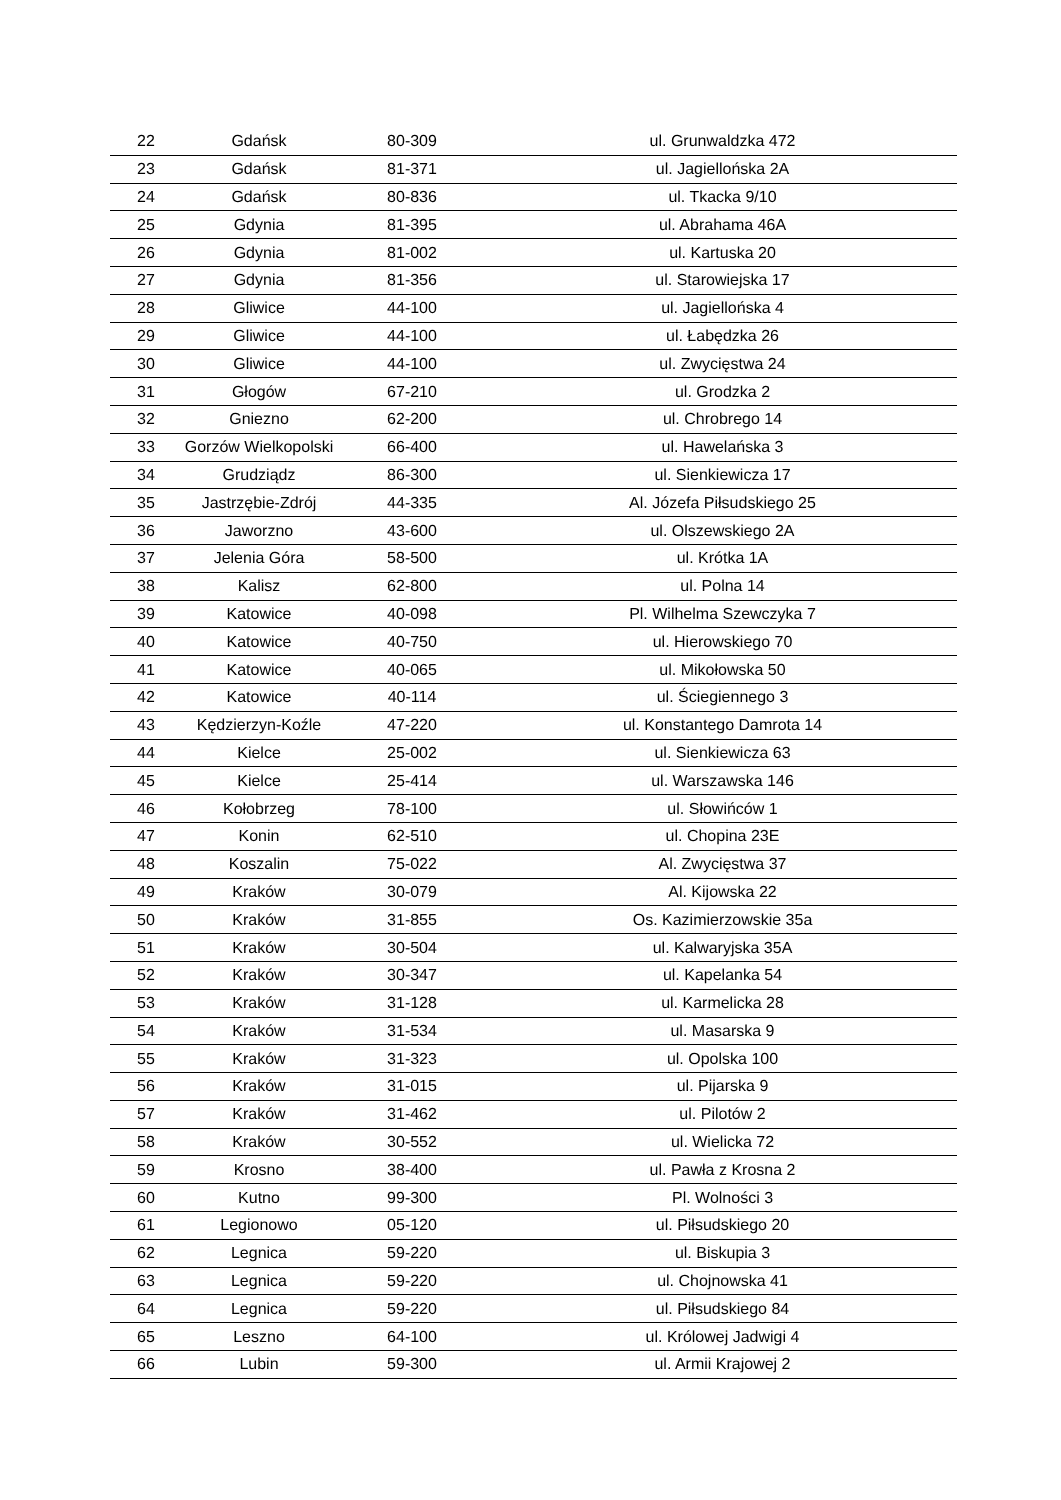| 22 | Gdańsk | 80-309 | ul. Grunwaldzka 472 |
| 23 | Gdańsk | 81-371 | ul. Jagiellońska 2A |
| 24 | Gdańsk | 80-836 | ul. Tkacka 9/10 |
| 25 | Gdynia | 81-395 | ul. Abrahama 46A |
| 26 | Gdynia | 81-002 | ul. Kartuska 20 |
| 27 | Gdynia | 81-356 | ul. Starowiejska 17 |
| 28 | Gliwice | 44-100 | ul. Jagiellońska 4 |
| 29 | Gliwice | 44-100 | ul. Łabędzka 26 |
| 30 | Gliwice | 44-100 | ul. Zwycięstwa 24 |
| 31 | Głogów | 67-210 | ul. Grodzka 2 |
| 32 | Gniezno | 62-200 | ul. Chrobrego 14 |
| 33 | Gorzów Wielkopolski | 66-400 | ul. Hawelańska 3 |
| 34 | Grudziądz | 86-300 | ul. Sienkiewicza 17 |
| 35 | Jastrzębie-Zdrój | 44-335 | Al. Józefa Piłsudskiego 25 |
| 36 | Jaworzno | 43-600 | ul. Olszewskiego 2A |
| 37 | Jelenia Góra | 58-500 | ul. Krótka 1A |
| 38 | Kalisz | 62-800 | ul. Polna 14 |
| 39 | Katowice | 40-098 | Pl. Wilhelma Szewczyka 7 |
| 40 | Katowice | 40-750 | ul. Hierowskiego 70 |
| 41 | Katowice | 40-065 | ul. Mikołowska 50 |
| 42 | Katowice | 40-114 | ul. Ściegiennego 3 |
| 43 | Kędzierzyn-Koźle | 47-220 | ul. Konstantego Damrota 14 |
| 44 | Kielce | 25-002 | ul. Sienkiewicza 63 |
| 45 | Kielce | 25-414 | ul. Warszawska 146 |
| 46 | Kołobrzeg | 78-100 | ul. Słowińców 1 |
| 47 | Konin | 62-510 | ul. Chopina 23E |
| 48 | Koszalin | 75-022 | Al. Zwycięstwa 37 |
| 49 | Kraków | 30-079 | Al. Kijowska 22 |
| 50 | Kraków | 31-855 | Os. Kazimierzowskie 35a |
| 51 | Kraków | 30-504 | ul. Kalwaryjska 35A |
| 52 | Kraków | 30-347 | ul. Kapelanka 54 |
| 53 | Kraków | 31-128 | ul. Karmelicka 28 |
| 54 | Kraków | 31-534 | ul. Masarska 9 |
| 55 | Kraków | 31-323 | ul. Opolska 100 |
| 56 | Kraków | 31-015 | ul. Pijarska 9 |
| 57 | Kraków | 31-462 | ul. Pilotów 2 |
| 58 | Kraków | 30-552 | ul. Wielicka 72 |
| 59 | Krosno | 38-400 | ul. Pawła z Krosna 2 |
| 60 | Kutno | 99-300 | Pl. Wolności 3 |
| 61 | Legionowo | 05-120 | ul. Piłsudskiego 20 |
| 62 | Legnica | 59-220 | ul. Biskupia 3 |
| 63 | Legnica | 59-220 | ul. Chojnowska 41 |
| 64 | Legnica | 59-220 | ul. Piłsudskiego 84 |
| 65 | Leszno | 64-100 | ul. Królowej Jadwigi 4 |
| 66 | Lubin | 59-300 | ul. Armii Krajowej 2 |